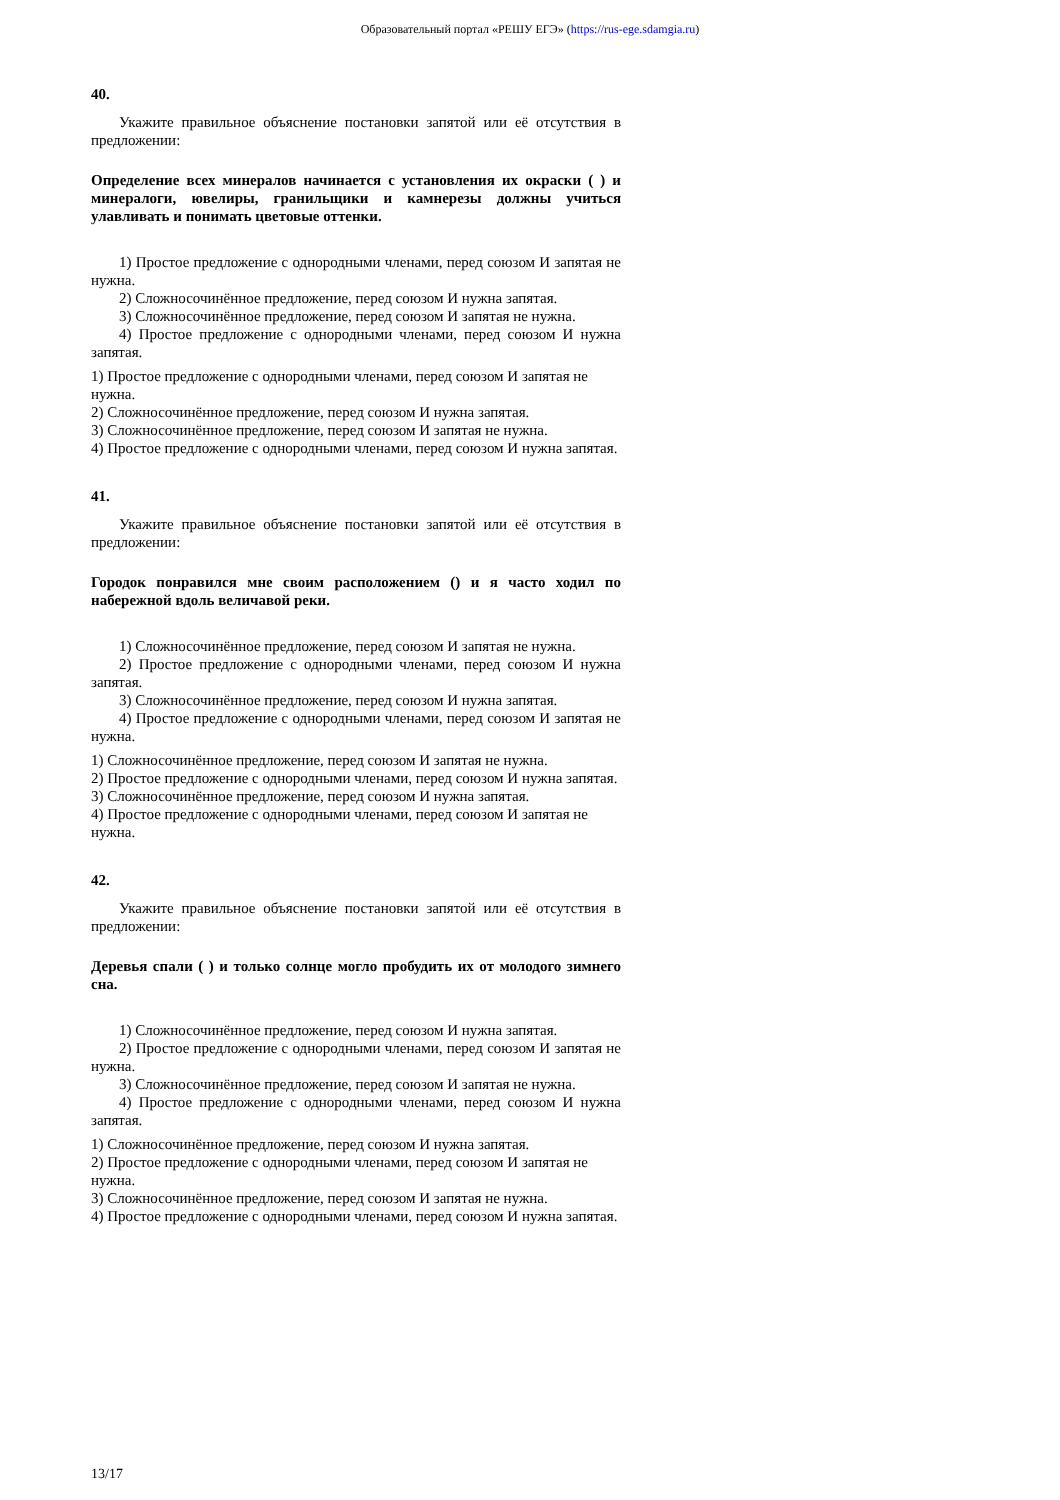Образовательный портал «РЕШУ ЕГЭ» (https://rus-ege.sdamgia.ru)
40.
Укажите правильное объяснение постановки запятой или её отсутствия в предложении:
Определение всех минералов начинается с установления их окраски ( ) и минералоги, ювелиры, гранильщики и камнерезы должны учиться улавливать и понимать цветовые оттенки.
1) Простое предложение с однородными членами, перед союзом И запятая не нужна.
2) Сложносочинённое предложение, перед союзом И нужна запятая.
3) Сложносочинённое предложение, перед союзом И запятая не нужна.
4) Простое предложение с однородными членами, перед союзом И нужна запятая.
1) Простое предложение с однородными членами, перед союзом И запятая не нужна.
2) Сложносочинённое предложение, перед союзом И нужна запятая.
3) Сложносочинённое предложение, перед союзом И запятая не нужна.
4) Простое предложение с однородными членами, перед союзом И нужна запятая.
41.
Укажите правильное объяснение постановки запятой или её отсутствия в предложении:
Городок понравился мне своим расположением () и я часто ходил по набережной вдоль величавой реки.
1) Сложносочинённое предложение, перед союзом И запятая не нужна.
2) Простое предложение с однородными членами, перед союзом И нужна запятая.
3) Сложносочинённое предложение, перед союзом И нужна запятая.
4) Простое предложение с однородными членами, перед союзом И запятая не нужна.
1) Сложносочинённое предложение, перед союзом И запятая не нужна.
2) Простое предложение с однородными членами, перед союзом И нужна запятая.
3) Сложносочинённое предложение, перед союзом И нужна запятая.
4) Простое предложение с однородными членами, перед союзом И запятая не нужна.
42.
Укажите правильное объяснение постановки запятой или её отсутствия в предложении:
Деревья спали ( ) и только солнце могло пробудить их от молодого зимнего сна.
1) Сложносочинённое предложение, перед союзом И нужна запятая.
2) Простое предложение с однородными членами, перед союзом И запятая не нужна.
3) Сложносочинённое предложение, перед союзом И запятая не нужна.
4) Простое предложение с однородными членами, перед союзом И нужна запятая.
1) Сложносочинённое предложение, перед союзом И нужна запятая.
2) Простое предложение с однородными членами, перед союзом И запятая не нужна.
3) Сложносочинённое предложение, перед союзом И запятая не нужна.
4) Простое предложение с однородными членами, перед союзом И нужна запятая.
13/17